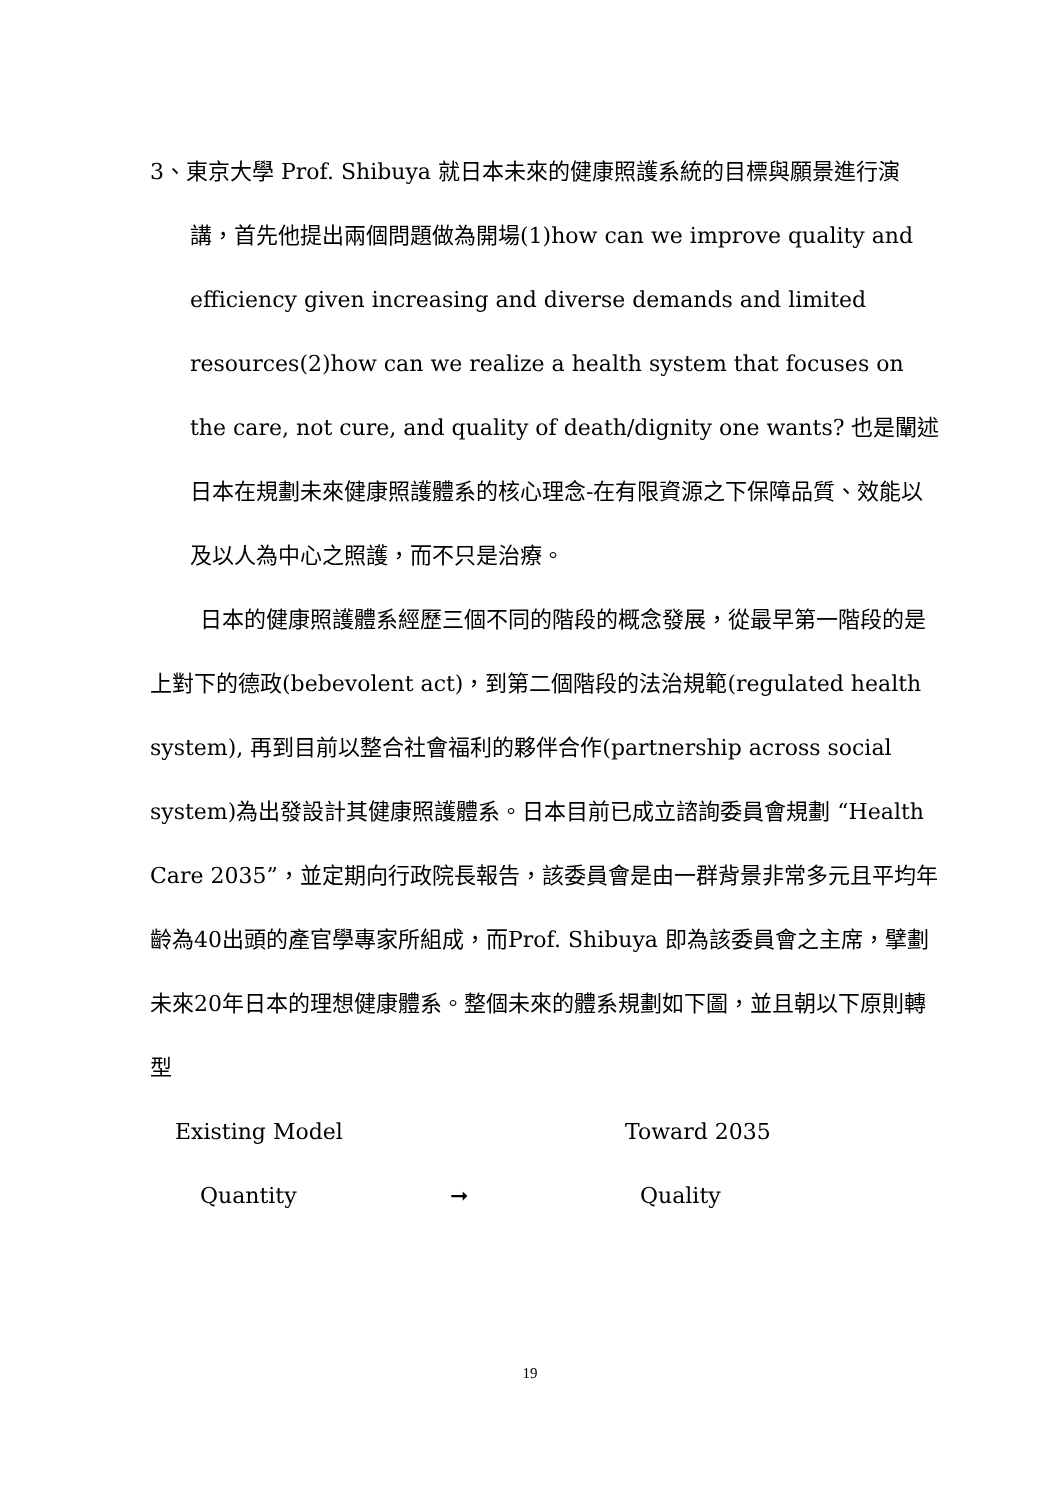3、東京大學 Prof. Shibuya 就日本未來的健康照護系統的目標與願景進行演講，首先他提出兩個問題做為開場(1)how can we improve quality and efficiency given increasing and diverse demands and limited resources(2)how can we realize a health system that focuses on the care, not cure, and quality of death/dignity one wants? 也是闡述日本在規劃未來健康照護體系的核心理念-在有限資源之下保障品質、效能以及以人為中心之照護，而不只是治療。
日本的健康照護體系經歷三個不同的階段的概念發展，從最早第一階段的是上對下的德政(bebevolent act)，到第二個階段的法治規範(regulated health system), 再到目前以整合社會福利的夥伴合作(partnership across social system)為出發設計其健康照護體系。日本目前已成立諮詢委員會規劃 “Health Care 2035”，並定期向行政院長報告，該委員會是由一群背景非常多元且平均年齡為40出頭的產官學專家所組成，而Prof. Shibuya 即為該委員會之主席，擘劃未來20年日本的理想健康體系。整個未來的體系規劃如下圖，並且朝以下原則轉型
Existing Model Toward 2035
Quantity ➞ Quality
19